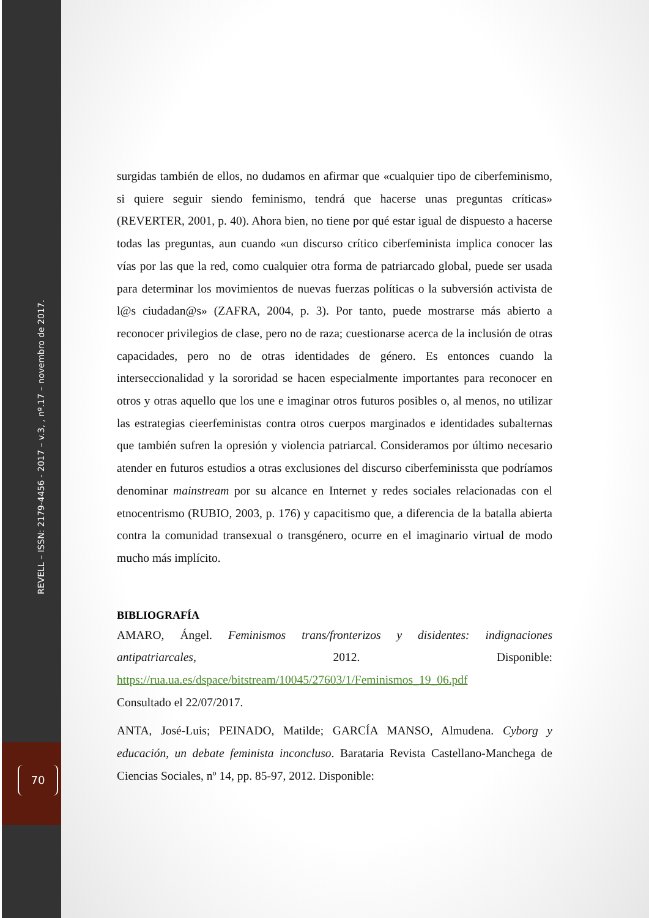REVELL – ISSN: 2179-4456 - 2017 – v.3, , nº.17 – novembro de 2017.
70
surgidas también de ellos, no dudamos en afirmar que «cualquier tipo de ciberfeminismo, si quiere seguir siendo feminismo, tendrá que hacerse unas preguntas críticas» (REVERTER, 2001, p. 40). Ahora bien, no tiene por qué estar igual de dispuesto a hacerse todas las preguntas, aun cuando «un discurso crítico ciberfeminista implica conocer las vías por las que la red, como cualquier otra forma de patriarcado global, puede ser usada para determinar los movimientos de nuevas fuerzas políticas o la subversión activista de l@s ciudadan@s» (ZAFRA, 2004, p. 3). Por tanto, puede mostrarse más abierto a reconocer privilegios de clase, pero no de raza; cuestionarse acerca de la inclusión de otras capacidades, pero no de otras identidades de género. Es entonces cuando la interseccionalidad y la sororidad se hacen especialmente importantes para reconocer en otros y otras aquello que los une e imaginar otros futuros posibles o, al menos, no utilizar las estrategias cieerfeministas contra otros cuerpos marginados e identidades subalternas que también sufren la opresión y violencia patriarcal. Consideramos por último necesario atender en futuros estudios a otras exclusiones del discurso ciberfeminissta que podríamos denominar mainstream por su alcance en Internet y redes sociales relacionadas con el etnocentrismo (RUBIO, 2003, p. 176) y capacitismo que, a diferencia de la batalla abierta contra la comunidad transexual o transgénero, ocurre en el imaginario virtual de modo mucho más implícito.
BIBLIOGRAFÍA
AMARO, Ángel. Feminismos trans/fronterizos y disidentes: indignaciones antipatriarcales, 2012. Disponible: https://rua.ua.es/dspace/bitstream/10045/27603/1/Feminismos_19_06.pdf
Consultado el 22/07/2017.
ANTA, José-Luis; PEINADO, Matilde; GARCÍA MANSO, Almudena. Cyborg y educación, un debate feminista inconcluso. Barataria Revista Castellano-Manchega de Ciencias Sociales, nº 14, pp. 85-97, 2012. Disponible: